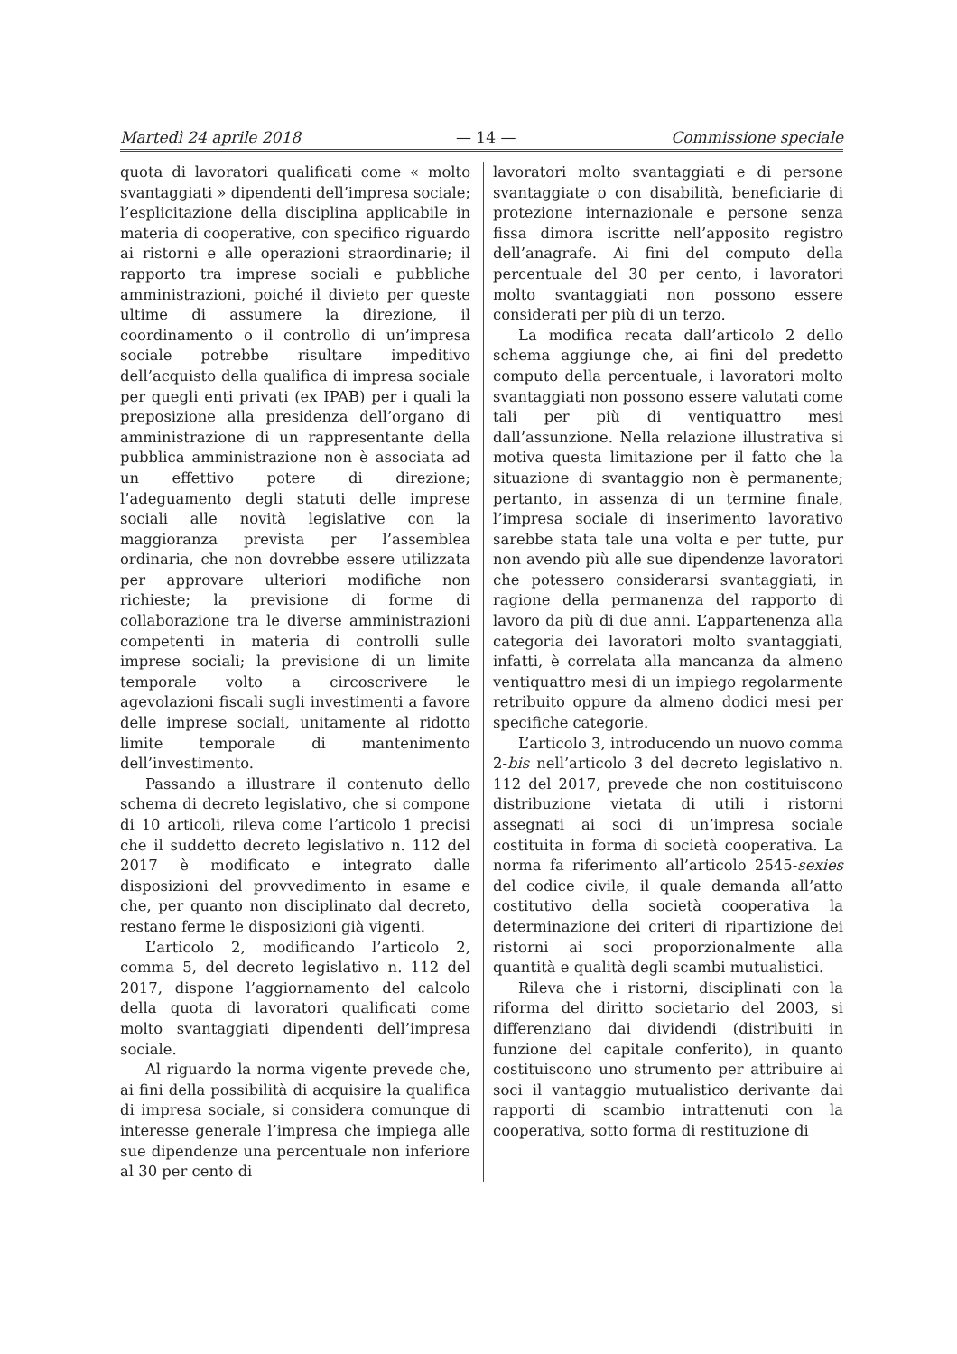Martedì 24 aprile 2018 — 14 — Commissione speciale
quota di lavoratori qualificati come « molto svantaggiati » dipendenti dell’impresa sociale; l’esplicitazione della disciplina applicabile in materia di cooperative, con specifico riguardo ai ristorni e alle operazioni straordinarie; il rapporto tra imprese sociali e pubbliche amministrazioni, poiché il divieto per queste ultime di assumere la direzione, il coordinamento o il controllo di un’impresa sociale potrebbe risultare impeditivo dell’acquisto della qualifica di impresa sociale per quegli enti privati (ex IPAB) per i quali la preposizione alla presidenza dell’organo di amministrazione di un rappresentante della pubblica amministrazione non è associata ad un effettivo potere di direzione; l’adeguamento degli statuti delle imprese sociali alle novità legislative con la maggioranza prevista per l’assemblea ordinaria, che non dovrebbe essere utilizzata per approvare ulteriori modifiche non richieste; la previsione di forme di collaborazione tra le diverse amministrazioni competenti in materia di controlli sulle imprese sociali; la previsione di un limite temporale volto a circoscrivere le agevolazioni fiscali sugli investimenti a favore delle imprese sociali, unitamente al ridotto limite temporale di mantenimento dell’investimento.
Passando a illustrare il contenuto dello schema di decreto legislativo, che si compone di 10 articoli, rileva come l’articolo 1 precisi che il suddetto decreto legislativo n. 112 del 2017 è modificato e integrato dalle disposizioni del provvedimento in esame e che, per quanto non disciplinato dal decreto, restano ferme le disposizioni già vigenti.
L’articolo 2, modificando l’articolo 2, comma 5, del decreto legislativo n. 112 del 2017, dispone l’aggiornamento del calcolo della quota di lavoratori qualificati come molto svantaggiati dipendenti dell’impresa sociale.
Al riguardo la norma vigente prevede che, ai fini della possibilità di acquisire la qualifica di impresa sociale, si considera comunque di interesse generale l’impresa che impiega alle sue dipendenze una percentuale non inferiore al 30 per cento di
lavoratori molto svantaggiati e di persone svantaggiate o con disabilità, beneficiarie di protezione internazionale e persone senza fissa dimora iscritte nell’apposito registro dell’anagrafe. Ai fini del computo della percentuale del 30 per cento, i lavoratori molto svantaggiati non possono essere considerati per più di un terzo.
La modifica recata dall’articolo 2 dello schema aggiunge che, ai fini del predetto computo della percentuale, i lavoratori molto svantaggiati non possono essere valutati come tali per più di ventiquattro mesi dall’assunzione. Nella relazione illustrativa si motiva questa limitazione per il fatto che la situazione di svantaggio non è permanente; pertanto, in assenza di un termine finale, l’impresa sociale di inserimento lavorativo sarebbe stata tale una volta e per tutte, pur non avendo più alle sue dipendenze lavoratori che potessero considerarsi svantaggiati, in ragione della permanenza del rapporto di lavoro da più di due anni. L’appartenenza alla categoria dei lavoratori molto svantaggiati, infatti, è correlata alla mancanza da almeno ventiquattro mesi di un impiego regolarmente retribuito oppure da almeno dodici mesi per specifiche categorie.
L’articolo 3, introducendo un nuovo comma 2-bis nell’articolo 3 del decreto legislativo n. 112 del 2017, prevede che non costituiscono distribuzione vietata di utili i ristorni assegnati ai soci di un’impresa sociale costituita in forma di società cooperativa. La norma fa riferimento all’articolo 2545-sexies del codice civile, il quale demanda all’atto costitutivo della società cooperativa la determinazione dei criteri di ripartizione dei ristorni ai soci proporzionalmente alla quantità e qualità degli scambi mutualistici.
Rileva che i ristorni, disciplinati con la riforma del diritto societario del 2003, si differenziano dai dividendi (distribuiti in funzione del capitale conferito), in quanto costituiscono uno strumento per attribuire ai soci il vantaggio mutualistico derivante dai rapporti di scambio intrattenuti con la cooperativa, sotto forma di restituzione di